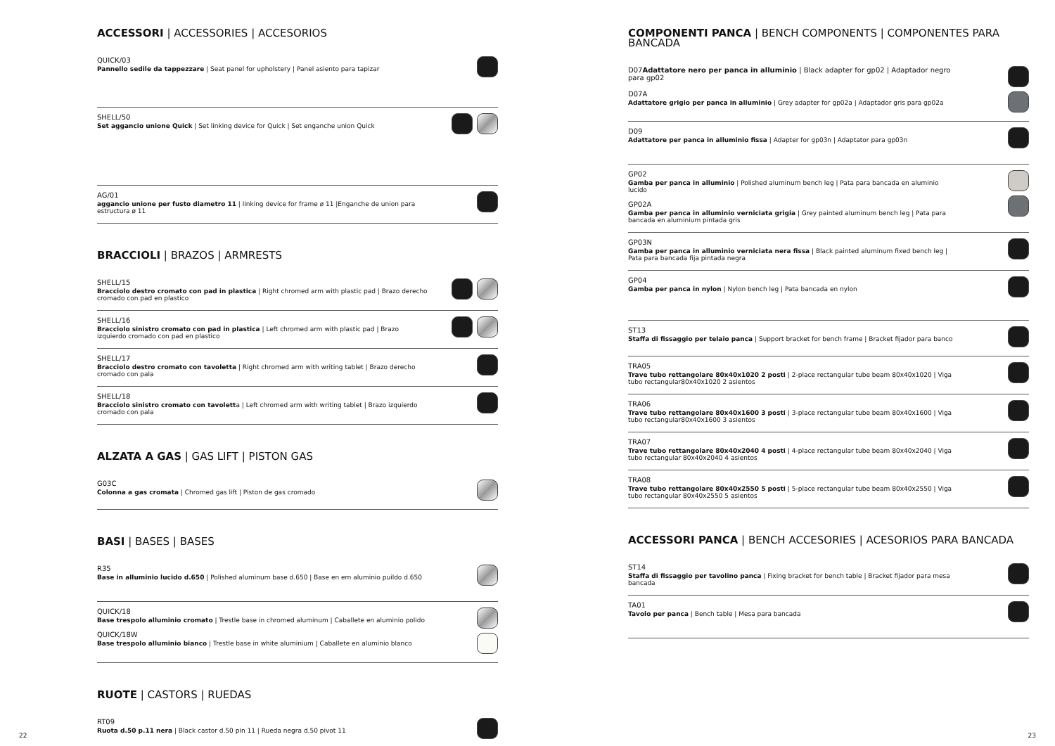ACCESSORI | ACCESSORIES | ACCESORIOS
QUICK/03
Pannello sedile da tappezzare | Seat panel for upholstery | Panel asiento para tapizar
SHELL/50
Set aggancio unione Quick | Set linking device for Quick | Set enganche union Quick
AG/01
aggancio unione per fusto diametro 11 | linking device for frame ø 11 |Enganche de union para estructura ø 11
BRACCIOLI | BRAZOS | ARMRESTS
SHELL/15
Bracciolo destro cromato con pad in plastica | Right chromed arm with plastic pad | Brazo derecho cromado con pad en plastico
SHELL/16
Bracciolo sinistro cromato con pad in plastica | Left chromed arm with plastic pad | Brazo izquierdo cromado con pad en plastico
SHELL/17
Bracciolo destro cromato con tavoletta | Right chromed arm with writing tablet | Brazo derecho cromado con pala
SHELL/18
Bracciolo sinistro cromato con tavoletta | Left chromed arm with writing tablet | Brazo izquierdo cromado con pala
ALZATA A GAS | GAS LIFT | PISTON GAS
G03C
Colonna a gas cromata | Chromed gas lift | Piston de gas cromado
BASI | BASES | BASES
R35
Base in alluminio lucido d.650 | Polished aluminum base d.650 | Base en em aluminio puildo d.650
QUICK/18
Base trespolo alluminio cromato | Trestle base in chromed aluminum | Caballete en aluminio polido
QUICK/18W
Base trespolo alluminio bianco | Trestle base in white aluminium | Caballete en aluminio blanco
RUOTE | CASTORS | RUEDAS
RT09
Ruota d.50 p.11 nera | Black castor d.50 pin 11 | Rueda negra d.50 pivot 11
COMPONENTI PANCA | BENCH COMPONENTS | COMPONENTES PARA BANCADA
D07Adattatore nero per panca in alluminio | Black adapter for gp02 | Adaptador negro para gp02
D07A
Adattatore grigio per panca in alluminio | Grey adapter for gp02a | Adaptador gris para gp02a
D09
Adattatore per panca in alluminio fissa | Adapter for gp03n | Adaptator para gp03n
GP02
Gamba per panca in alluminio | Polished aluminum bench leg | Pata para bancada en aluminio lucido
GP02A
Gamba per panca in alluminio verniciata grigia | Grey painted aluminum bench leg | Pata para bancada en aluminium pintada gris
GP03N
Gamba per panca in alluminio verniciata nera fissa | Black painted aluminum fixed bench leg | Pata para bancada fija pintada negra
GP04
Gamba per panca in nylon | Nylon bench leg | Pata bancada en nylon
ST13
Staffa di fissaggio per telaio panca | Support bracket for bench frame | Bracket fijador para banco
TRA05
Trave tubo rettangolare 80x40x1020 2 posti | 2-place rectangular tube beam 80x40x1020 | Viga tubo rectangular80x40x1020 2 asientos
TRA06
Trave tubo rettangolare 80x40x1600 3 posti | 3-place rectangular tube beam 80x40x1600 | Viga tubo rectangular80x40x1600 3 asientos
TRA07
Trave tubo rettangolare 80x40x2040 4 posti | 4-place rectangular tube beam 80x40x2040 | Viga tubo rectangular 80x40x2040 4 asientos
TRA08
Trave tubo rettangolare 80x40x2550 5 posti | 5-place rectangular tube beam 80x40x2550 | Viga tubo rectangular 80x40x2550 5 asientos
ACCESSORI PANCA | BENCH ACCESORIES | ACESORIOS PARA BANCADA
ST14
Staffa di fissaggio per tavolino panca | Fixing bracket for bench table | Bracket fijador para mesa bancada
TA01
Tavolo per panca | Bench table | Mesa para bancada
22 23